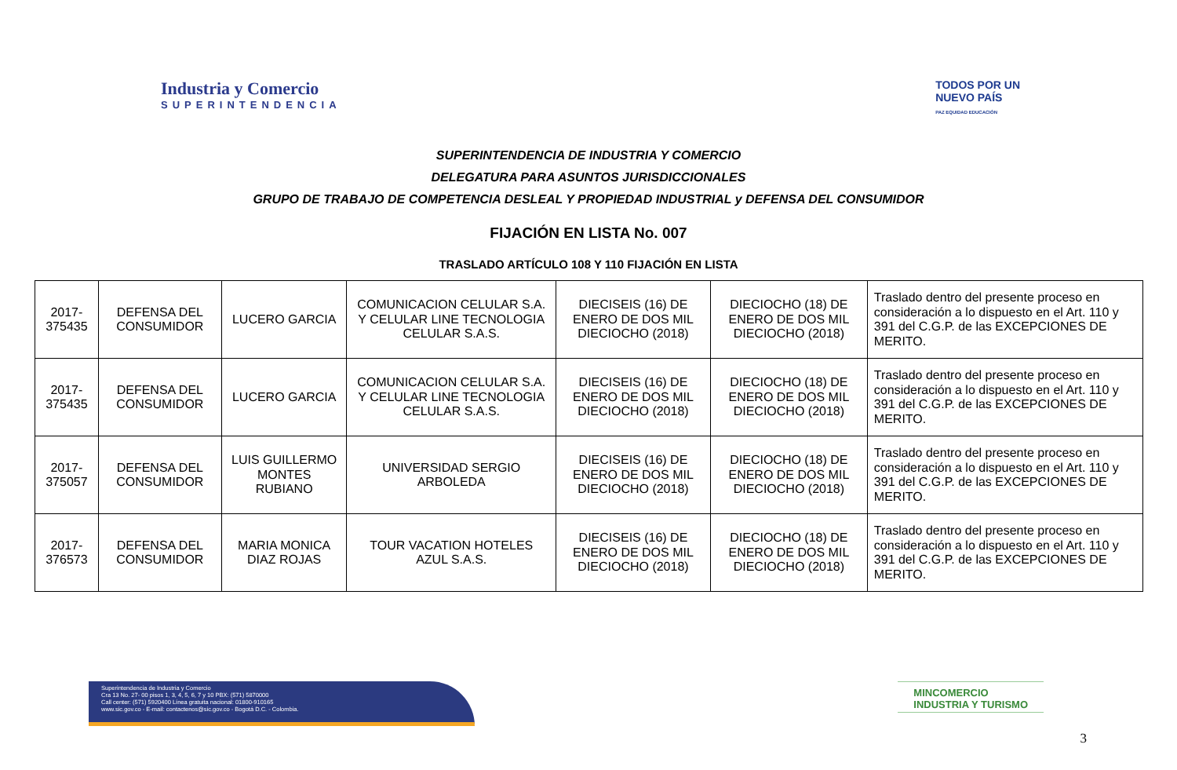Industria y Comercio
SUPERINTENDENCIA
TODOS POR UN
NUEVO PAÍS
PAZ EQUIDAD EDUCACIÓN
SUPERINTENDENCIA DE INDUSTRIA Y COMERCIO
DELEGATURA PARA ASUNTOS JURISDICCIONALES
GRUPO DE TRABAJO DE COMPETENCIA DESLEAL Y PROPIEDAD INDUSTRIAL y DEFENSA DEL CONSUMIDOR
FIJACIÓN EN LISTA No. 007
TRASLADO ARTÍCULO 108 Y 110 FIJACIÓN EN LISTA
| 2017-375435 | DEFENSA DEL CONSUMIDOR | LUCERO GARCIA | COMUNICACION CELULAR S.A. Y CELULAR LINE TECNOLOGIA CELULAR S.A.S. | DIECISEIS (16) DE ENERO DE DOS MIL DIECIOCHO (2018) | DIECIOCHO (18) DE ENERO DE DOS MIL DIECIOCHO (2018) | Traslado dentro del presente proceso en consideración a lo dispuesto en el Art. 110 y 391 del C.G.P. de las EXCEPCIONES DE MERITO. |
| 2017-375435 | DEFENSA DEL CONSUMIDOR | LUCERO GARCIA | COMUNICACION CELULAR S.A. Y CELULAR LINE TECNOLOGIA CELULAR S.A.S. | DIECISEIS (16) DE ENERO DE DOS MIL DIECIOCHO (2018) | DIECIOCHO (18) DE ENERO DE DOS MIL DIECIOCHO (2018) | Traslado dentro del presente proceso en consideración a lo dispuesto en el Art. 110 y 391 del C.G.P. de las EXCEPCIONES DE MERITO. |
| 2017-375057 | DEFENSA DEL CONSUMIDOR | LUIS GUILLERMO MONTES RUBIANO | UNIVERSIDAD SERGIO ARBOLEDA | DIECISEIS (16) DE ENERO DE DOS MIL DIECIOCHO (2018) | DIECIOCHO (18) DE ENERO DE DOS MIL DIECIOCHO (2018) | Traslado dentro del presente proceso en consideración a lo dispuesto en el Art. 110 y 391 del C.G.P. de las EXCEPCIONES DE MERITO. |
| 2017-376573 | DEFENSA DEL CONSUMIDOR | MARIA MONICA DIAZ ROJAS | TOUR VACATION HOTELES AZUL S.A.S. | DIECISEIS (16) DE ENERO DE DOS MIL DIECIOCHO (2018) | DIECIOCHO (18) DE ENERO DE DOS MIL DIECIOCHO (2018) | Traslado dentro del presente proceso en consideración a lo dispuesto en el Art. 110 y 391 del C.G.P. de las EXCEPCIONES DE MERITO. |
Superintendencia de Industria y Comercio
Cra 13 No. 27- 00 pisos 1, 3, 4, 5, 6, 7 y 10 PBX: (571) 5870000
Call center: (571) 5920400 Línea gratuita nacional: 01800-910165
www.sic.gov.co - E-mail: contactenos@sic.gov.co - Bogotá D.C. - Colombia.
MINCOMERCIO
INDUSTRIA Y TURISMO
3